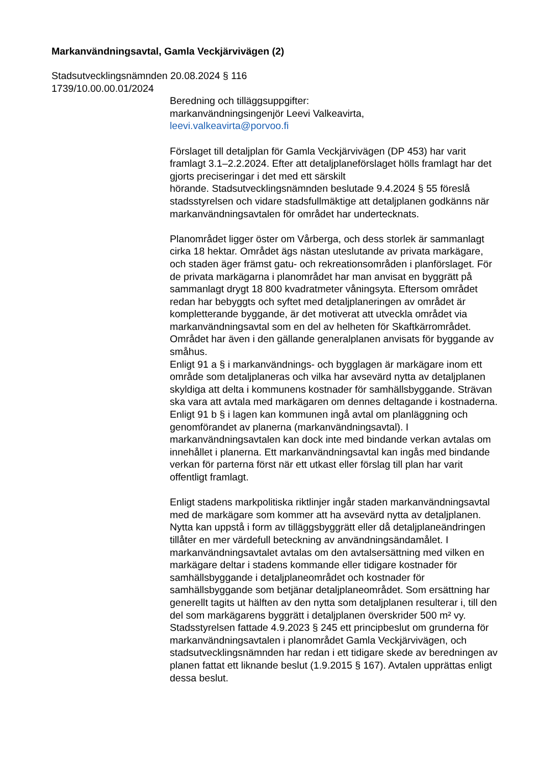Markanvändningsavtal, Gamla Veckjärvivägen (2)
Stadsutvecklingsnämnden 20.08.2024 § 116
1739/10.00.00.01/2024
Beredning och tilläggsuppgifter:
markanvändningsingenjör Leevi Valkeavirta,
leevi.valkeavirta@porvoo.fi
Förslaget till detaljplan för Gamla Veckjärvivägen (DP 453) har varit framlagt 3.1–2.2.2024. Efter att detaljplaneförslaget hölls framlagt har det gjorts preciseringar i det med ett särskilt
hörande. Stadsutvecklingsnämnden beslutade 9.4.2024 § 55 föreslå stadsstyrelsen och vidare stadsfullmäktige att detaljplanen godkänns när markanvändningsavtalen för området har undertecknats.
Planområdet ligger öster om Vårberga, och dess storlek är sammanlagt cirka 18 hektar. Området ägs nästan uteslutande av privata markägare, och staden äger främst gatu- och rekreationsområden i planförslaget. För de privata markägarna i planområdet har man anvisat en byggrätt på sammanlagt drygt 18 800 kvadratmeter våningsyta. Eftersom området redan har bebyggts och syftet med detaljplaneringen av området är kompletterande byggande, är det motiverat att utveckla området via markanvändningsavtal som en del av helheten för Skaftkärrområdet. Området har även i den gällande generalplanen anvisats för byggande av småhus.
Enligt 91 a § i markanvändnings- och bygglagen är markägare inom ett område som detaljplaneras och vilka har avsevärd nytta av detaljplanen skyldiga att delta i kommunens kostnader för samhällsbyggande. Strävan ska vara att avtala med markägaren om dennes deltagande i kostnaderna. Enligt 91 b § i lagen kan kommunen ingå avtal om planläggning och genomförandet av planerna (markanvändningsavtal). I markanvändningsavtalen kan dock inte med bindande verkan avtalas om innehållet i planerna. Ett markanvändningsavtal kan ingås med bindande verkan för parterna först när ett utkast eller förslag till plan har varit offentligt framlagt.
Enligt stadens markpolitiska riktlinjer ingår staden markanvändningsavtal med de markägare som kommer att ha avsevärd nytta av detaljplanen. Nytta kan uppstå i form av tilläggsbyggrätt eller då detaljplaneändringen tillåter en mer värdefull beteckning av användningsändamålet. I markanvändningsavtalet avtalas om den avtalsersättning med vilken en markägare deltar i stadens kommande eller tidigare kostnader för samhällsbyggande i detaljplaneområdet och kostnader för samhällsbyggande som betjänar detaljplaneområdet. Som ersättning har generellt tagits ut hälften av den nytta som detaljplanen resulterar i, till den del som markägarens byggrätt i detaljplanen överskrider 500 m² vy. Stadsstyrelsen fattade 4.9.2023 § 245 ett principbeslut om grunderna för markanvändningsavtalen i planområdet Gamla Veckjärvivägen, och stadsutvecklingsnämnden har redan i ett tidigare skede av beredningen av planen fattat ett liknande beslut (1.9.2015 § 167). Avtalen upprättas enligt dessa beslut.